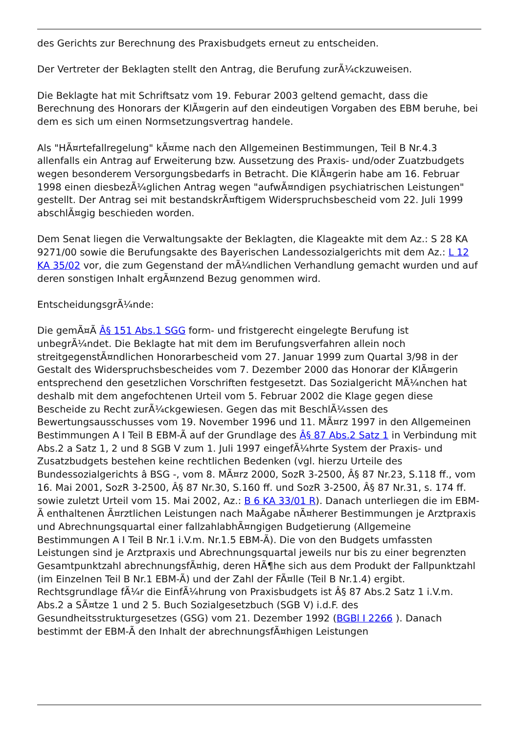des Gerichts zur Berechnung des Praxisbudgets erneut zu entscheiden.
Der Vertreter der Beklagten stellt den Antrag, die Berufung zurÃ¼ckzuweisen.
Die Beklagte hat mit Schriftsatz vom 19. Feburar 2003 geltend gemacht, dass die Berechnung des Honorars der KlÃ¤gerin auf den eindeutigen Vorgaben des EBM beruhe, bei dem es sich um einen Normsetzungsvertrag handele.
Als "HÃ¤rtefallregelung" kÃ¤me nach den Allgemeinen Bestimmungen, Teil B Nr.4.3 allenfalls ein Antrag auf Erweiterung bzw. Aussetzung des Praxis- und/oder Zuatzbudgets wegen besonderem Versorgungsbedarfs in Betracht. Die KlÃ¤gerin habe am 16. Februar 1998 einen diesbezÃ¼glichen Antrag wegen "aufwÃ¤ndigen psychiatrischen Leistungen" gestellt. Der Antrag sei mit bestandskrÃ¤ftigem Widerspruchsbescheid vom 22. Juli 1999 abschlÃ¤gig beschieden worden.
Dem Senat liegen die Verwaltungsakte der Beklagten, die Klageakte mit dem Az.: S 28 KA 9271/00 sowie die Berufungsakte des Bayerischen Landessozialgerichts mit dem Az.: L 12 KA 35/02 vor, die zum Gegenstand der mÃ¼ndlichen Verhandlung gemacht wurden und auf deren sonstigen Inhalt ergÃ¤nzend Bezug genommen wird.
EntscheidungsgrÃ¼nde:
Die gemÃ¤Ã Â§ 151 Abs.1 SGG form- und fristgerecht eingelegte Berufung ist unbegrÃ¼ndet. Die Beklagte hat mit dem im Berufungsverfahren allein noch streitgegenstÃ¤ndlichen Honorarbescheid vom 27. Januar 1999 zum Quartal 3/98 in der Gestalt des Widerspruchsbescheides vom 7. Dezember 2000 das Honorar der KlÃ¤gerin entsprechend den gesetzlichen Vorschriften festgesetzt. Das Sozialgericht MÃ¼nchen hat deshalb mit dem angefochtenen Urteil vom 5. Februar 2002 die Klage gegen diese Bescheide zu Recht zurÃ¼ckgewiesen. Gegen das mit BeschlÃ¼ssen des Bewertungsausschusses vom 19. November 1996 und 11. MÃ¤rz 1997 in den Allgemeinen Bestimmungen A I Teil B EBM-Ã auf der Grundlage des Â§ 87 Abs.2 Satz 1 in Verbindung mit Abs.2 a Satz 1, 2 und 8 SGB V zum 1. Juli 1997 eingefÃ¼hrte System der Praxis- und Zusatzbudgets bestehen keine rechtlichen Bedenken (vgl. hierzu Urteile des Bundessozialgerichts â BSG -, vom 8. MÃ¤rz 2000, SozR 3-2500, Â§ 87 Nr.23, S.118 ff., vom 16. Mai 2001, SozR 3-2500, Â§ 87 Nr.30, S.160 ff. und SozR 3-2500, Â§ 87 Nr.31, s. 174 ff. sowie zuletzt Urteil vom 15. Mai 2002, Az.: B 6 KA 33/01 R). Danach unterliegen die im EBM-Ã enthaltenen Ã¤rztlichen Leistungen nach MaÃgabe nÃ¤herer Bestimmungen je Arztpraxis und Abrechnungsquartal einer fallzahlabhÃ¤ngigen Budgetierung (Allgemeine Bestimmungen A I Teil B Nr.1 i.V.m. Nr.1.5 EBM-Ã). Die von den Budgets umfassten Leistungen sind je Arztpraxis und Abrechnungsquartal jeweils nur bis zu einer begrenzten Gesamtpunktzahl abrechnungsfÃ¤hig, deren HÃ¶he sich aus dem Produkt der Fallpunktzahl (im Einzelnen Teil B Nr.1 EBM-Ã) und der Zahl der FÃ¤lle (Teil B Nr.1.4) ergibt. Rechtsgrundlage fÃ¼r die EinfÃ¼hrung von Praxisbudgets ist Â§ 87 Abs.2 Satz 1 i.V.m. Abs.2 a SÃ¤tze 1 und 2 5. Buch Sozialgesetzbuch (SGB V) i.d.F. des Gesundheitsstrukturgesetzes (GSG) vom 21. Dezember 1992 (BGBl I 2266 ). Danach bestimmt der EBM-Ã den Inhalt der abrechnungsfÃ¤higen Leistungen